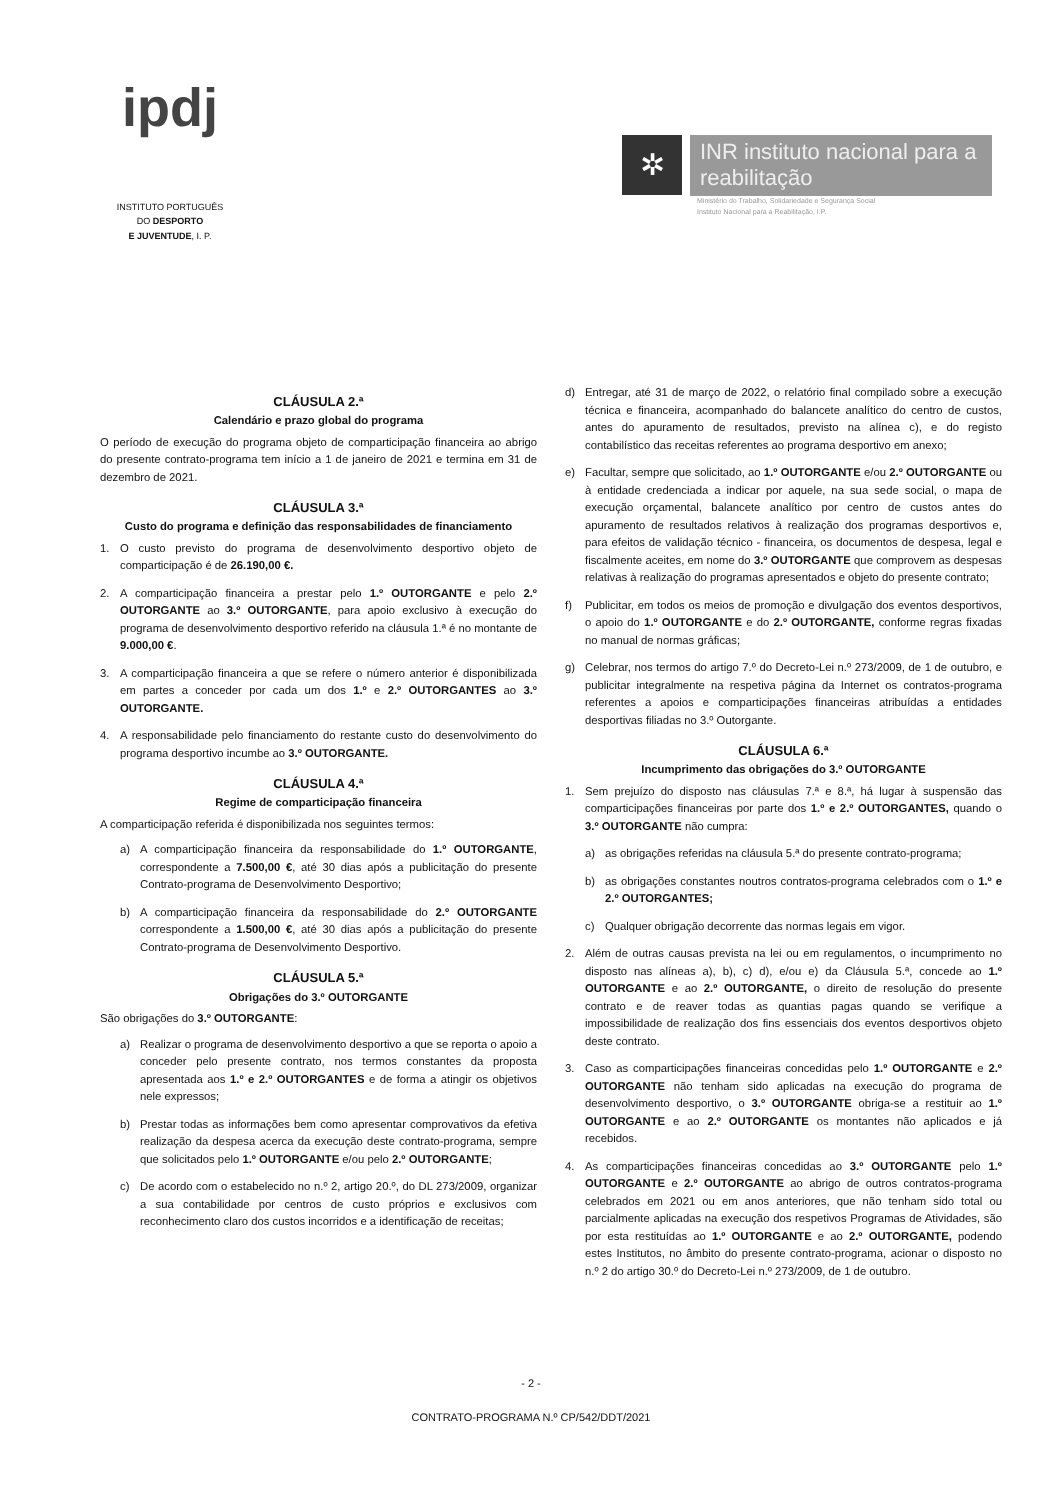ipdj
INSTITUTO PORTUGUÊS
DO DESPORTO
E JUVENTUDE, I. P.
✲
INR instituto nacional para a reabilitação
Ministério do Trabalho, Solidariedade e Segurança Social
Instituto Nacional para a Reabilitação, I.P.
CLÁUSULA 2.ª
Calendário e prazo global do programa
O período de execução do programa objeto de comparticipação financeira ao abrigo do presente contrato-programa tem início a 1 de janeiro de 2021 e termina em 31 de dezembro de 2021.
CLÁUSULA 3.ª
Custo do programa e definição das responsabilidades de financiamento
1. O custo previsto do programa de desenvolvimento desportivo objeto de comparticipação é de 26.190,00 €.
2. A comparticipação financeira a prestar pelo 1.º OUTORGANTE e pelo 2.º OUTORGANTE ao 3.º OUTORGANTE, para apoio exclusivo à execução do programa de desenvolvimento desportivo referido na cláusula 1.ª é no montante de 9.000,00 €.
3. A comparticipação financeira a que se refere o número anterior é disponibilizada em partes a conceder por cada um dos 1.º e 2.º OUTORGANTES ao 3.º OUTORGANTE.
4. A responsabilidade pelo financiamento do restante custo do desenvolvimento do programa desportivo incumbe ao 3.º OUTORGANTE.
CLÁUSULA 4.ª
Regime de comparticipação financeira
A comparticipação referida é disponibilizada nos seguintes termos:
a) A comparticipação financeira da responsabilidade do 1.º OUTORGANTE, correspondente a 7.500,00 €, até 30 dias após a publicitação do presente Contrato-programa de Desenvolvimento Desportivo;
b) A comparticipação financeira da responsabilidade do 2.º OUTORGANTE correspondente a 1.500,00 €, até 30 dias após a publicitação do presente Contrato-programa de Desenvolvimento Desportivo.
CLÁUSULA 5.ª
Obrigações do 3.º OUTORGANTE
São obrigações do 3.º OUTORGANTE:
a) Realizar o programa de desenvolvimento desportivo a que se reporta o apoio a conceder pelo presente contrato, nos termos constantes da proposta apresentada aos 1.º e 2.º OUTORGANTES e de forma a atingir os objetivos nele expressos;
b) Prestar todas as informações bem como apresentar comprovativos da efetiva realização da despesa acerca da execução deste contrato-programa, sempre que solicitados pelo 1.º OUTORGANTE e/ou pelo 2.º OUTORGANTE;
c) De acordo com o estabelecido no n.º 2, artigo 20.º, do DL 273/2009, organizar a sua contabilidade por centros de custo próprios e exclusivos com reconhecimento claro dos custos incorridos e a identificação de receitas;
d) Entregar, até 31 de março de 2022, o relatório final compilado sobre a execução técnica e financeira, acompanhado do balancete analítico do centro de custos, antes do apuramento de resultados, previsto na alínea c), e do registo contabilístico das receitas referentes ao programa desportivo em anexo;
e) Facultar, sempre que solicitado, ao 1.º OUTORGANTE e/ou 2.º OUTORGANTE ou à entidade credenciada a indicar por aquele, na sua sede social, o mapa de execução orçamental, balancete analítico por centro de custos antes do apuramento de resultados relativos à realização dos programas desportivos e, para efeitos de validação técnico - financeira, os documentos de despesa, legal e fiscalmente aceites, em nome do 3.º OUTORGANTE que comprovem as despesas relativas à realização do programas apresentados e objeto do presente contrato;
f) Publicitar, em todos os meios de promoção e divulgação dos eventos desportivos, o apoio do 1.º OUTORGANTE e do 2.º OUTORGANTE, conforme regras fixadas no manual de normas gráficas;
g) Celebrar, nos termos do artigo 7.º do Decreto-Lei n.º 273/2009, de 1 de outubro, e publicitar integralmente na respetiva página da Internet os contratos-programa referentes a apoios e comparticipações financeiras atribuídas a entidades desportivas filiadas no 3.º Outorgante.
CLÁUSULA 6.ª
Incumprimento das obrigações do 3.º OUTORGANTE
1. Sem prejuízo do disposto nas cláusulas 7.ª e 8.ª, há lugar à suspensão das comparticipações financeiras por parte dos 1.º e 2.º OUTORGANTES, quando o 3.º OUTORGANTE não cumpra:
a) as obrigações referidas na cláusula 5.ª do presente contrato-programa;
b) as obrigações constantes noutros contratos-programa celebrados com o 1.º e 2.º OUTORGANTES;
c) Qualquer obrigação decorrente das normas legais em vigor.
2. Além de outras causas prevista na lei ou em regulamentos, o incumprimento no disposto nas alíneas a), b), c) d), e/ou e) da Cláusula 5.ª, concede ao 1.º OUTORGANTE e ao 2.º OUTORGANTE, o direito de resolução do presente contrato e de reaver todas as quantias pagas quando se verifique a impossibilidade de realização dos fins essenciais dos eventos desportivos objeto deste contrato.
3. Caso as comparticipações financeiras concedidas pelo 1.º OUTORGANTE e 2.º OUTORGANTE não tenham sido aplicadas na execução do programa de desenvolvimento desportivo, o 3.º OUTORGANTE obriga-se a restituir ao 1.º OUTORGANTE e ao 2.º OUTORGANTE os montantes não aplicados e já recebidos.
4. As comparticipações financeiras concedidas ao 3.º OUTORGANTE pelo 1.º OUTORGANTE e 2.º OUTORGANTE ao abrigo de outros contratos-programa celebrados em 2021 ou em anos anteriores, que não tenham sido total ou parcialmente aplicadas na execução dos respetivos Programas de Atividades, são por esta restituídas ao 1.º OUTORGANTE e ao 2.º OUTORGANTE, podendo estes Institutos, no âmbito do presente contrato-programa, acionar o disposto no n.º 2 do artigo 30.º do Decreto-Lei n.º 273/2009, de 1 de outubro.
- 2 -
CONTRATO-PROGRAMA N.º CP/542/DDT/2021